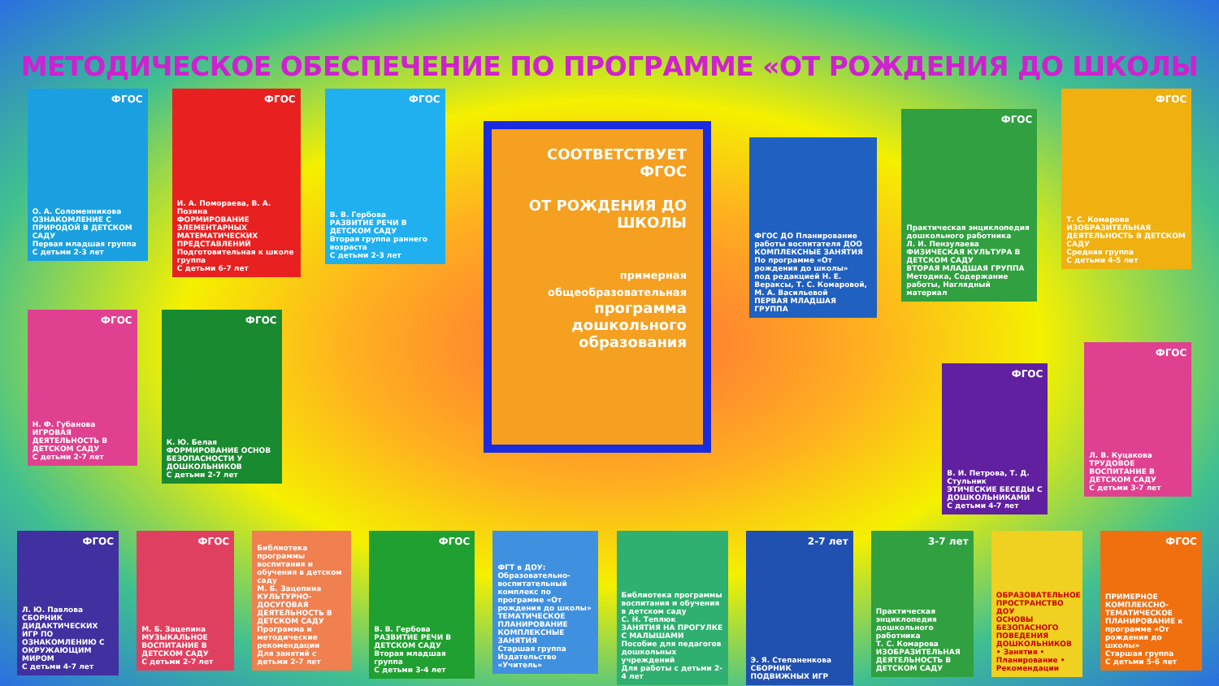МЕТОДИЧЕСКОЕ ОБЕСПЕЧЕНИЕ ПО ПРОГРАММЕ «ОТ РОЖДЕНИЯ ДО ШКОЛЫ
ФГОС
О. А. Соломенникова
ОЗНАКОМЛЕНИЕ С ПРИРОДОЙ В ДЕТСКОМ САДУ
Первая младшая группа
С детьми 2-3 лет
ФГОС
И. А. Помораева, В. А. Позина
ФОРМИРОВАНИЕ ЭЛЕМЕНТАРНЫХ МАТЕМАТИЧЕСКИХ ПРЕДСТАВЛЕНИЙ
Подготовительная к школе группа
С детьми 6-7 лет
ФГОС
В. В. Гербова
РАЗВИТИЕ РЕЧИ В ДЕТСКОМ САДУ
Вторая группа раннего возраста
С детьми 2-3 лет
ФГОС
Н. Ф. Губанова
ИГРОВАЯ ДЕЯТЕЛЬНОСТЬ В ДЕТСКОМ САДУ
С детьми 2-7 лет
ФГОС
К. Ю. Белая
ФОРМИРОВАНИЕ ОСНОВ БЕЗОПАСНОСТИ У ДОШКОЛЬНИКОВ
С детьми 2-7 лет
СООТВЕТСТВУЕТ ФГОС
ОТ РОЖДЕНИЯ ДО ШКОЛЫ
примерная общеобразовательная
программа дошкольного образования
ФГОС ДО Планирование работы воспитателя ДОО
КОМПЛЕКСНЫЕ ЗАНЯТИЯ
По программе «От рождения до школы»
под редакцией Н. Е. Вераксы, Т. С. Комаровой, М. А. Васильевой
ПЕРВАЯ МЛАДШАЯ ГРУППА
ФГОС
Практическая энциклопедия дошкольного работника
Л. И. Пензулаева
ФИЗИЧЕСКАЯ КУЛЬТУРА В ДЕТСКОМ САДУ
ВТОРАЯ МЛАДШАЯ ГРУППА
Методика, Содержание работы, Наглядный материал
ФГОС
Т. С. Комарова
ИЗОБРАЗИТЕЛЬНАЯ ДЕЯТЕЛЬНОСТЬ В ДЕТСКОМ САДУ
Средняя группа
С детьми 4-5 лет
ФГОС
В. И. Петрова, Т. Д. Стульник
ЭТИЧЕСКИЕ БЕСЕДЫ С ДОШКОЛЬНИКАМИ
С детьми 4-7 лет
ФГОС
Л. В. Куцакова
ТРУДОВОЕ ВОСПИТАНИЕ В ДЕТСКОМ САДУ
С детьми 3-7 лет
ФГОС
Л. Ю. Павлова
СБОРНИК ДИДАКТИЧЕСКИХ ИГР ПО ОЗНАКОМЛЕНИЮ С ОКРУЖАЮЩИМ МИРОМ
С детьми 4-7 лет
ФГОС
М. Б. Зацепина
МУЗЫКАЛЬНОЕ ВОСПИТАНИЕ В ДЕТСКОМ САДУ
С детьми 2-7 лет
Библиотека программы воспитания и обучения в детском саду
М. Б. Зацепина
КУЛЬТУРНО-ДОСУГОВАЯ ДЕЯТЕЛЬНОСТЬ В ДЕТСКОМ САДУ
Программа и методические рекомендации
Для занятий с детьми 2-7 лет
ФГОС
В. В. Гербова
РАЗВИТИЕ РЕЧИ В ДЕТСКОМ САДУ
Вторая младшая группа
С детьми 3-4 лет
ФГТ в ДОУ: Образовательно-воспитательный комплекс по программе «От рождения до школы»
ТЕМАТИЧЕСКОЕ ПЛАНИРОВАНИЕ
КОМПЛЕКСНЫЕ ЗАНЯТИЯ
Старшая группа
Издательство «Учитель»
Библиотека программы воспитания и обучения в детском саду
С. Н. Теплюк
ЗАНЯТИЯ НА ПРОГУЛКЕ С МАЛЫШАМИ
Пособие для педагогов дошкольных учреждений
Для работы с детьми 2-4 лет
2-7 лет
Э. Я. Степаненкова
СБОРНИК ПОДВИЖНЫХ ИГР
3-7 лет
Практическая энциклопедия дошкольного работника
Т. С. Комарова
ИЗОБРАЗИТЕЛЬНАЯ ДЕЯТЕЛЬНОСТЬ В ДЕТСКОМ САДУ
ОБРАЗОВАТЕЛЬНОЕ ПРОСТРАНСТВО ДОУ
ОСНОВЫ БЕЗОПАСНОГО ПОВЕДЕНИЯ ДОШКОЛЬНИКОВ
• Занятия • Планирование • Рекомендации
ФГОС
ПРИМЕРНОЕ КОМПЛЕКСНО-ТЕМАТИЧЕСКОЕ ПЛАНИРОВАНИЕ к программе «От рождения до школы»
Старшая группа
С детьми 5-6 лет